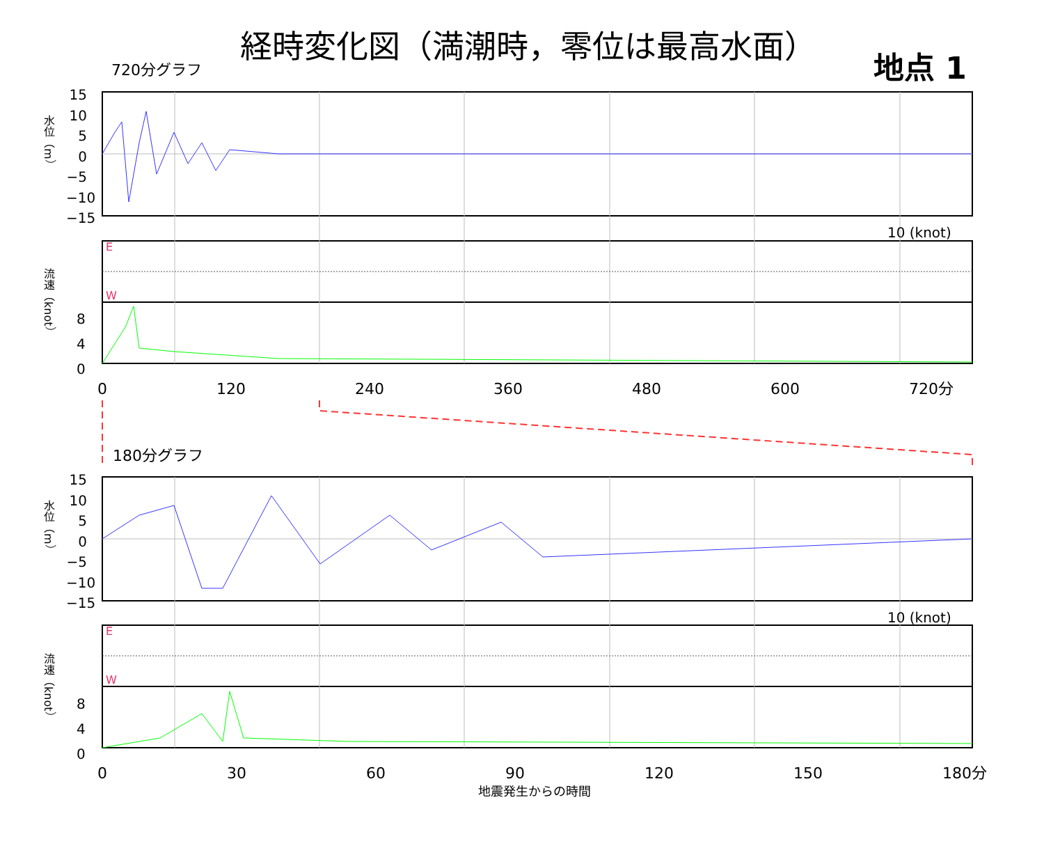経時変化図（満潮時，零位は最高水面）
地点 1
720分グラフ
15
10
5
0
−5
−10
−15
水位（m）
10 (knot)
E
W
流速（knot）
8
4
0
0 120 240 360 480 600 720分
180分グラフ
15
10
5
0
−5
−10
−15
水位（m）
10 (knot)
E
W
流速（knot）
8
4
0
0 30 60 90 120 150 180分
地震発生からの時間